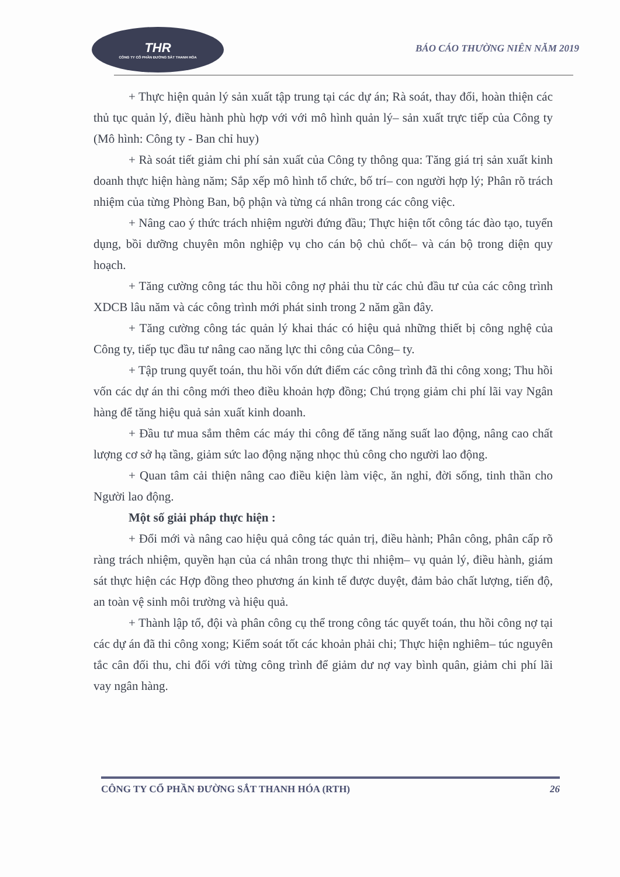THR
CÔNG TY CỔ PHẦN ĐƯỜNG SẮT THANH HÓA
BÁO CÁO THƯỜNG NIÊN NĂM 2019
+ Thực hiện quản lý sản xuất tập trung tại các dự án; Rà soát, thay đổi, hoàn thiện các thủ tục quản lý, điều hành phù hợp với với mô hình quản lý– sản xuất trực tiếp của Công ty (Mô hình: Công ty - Ban chỉ huy)
+ Rà soát tiết giảm chi phí sản xuất của Công ty thông qua: Tăng giá trị sản xuất kinh doanh thực hiện hàng năm; Sắp xếp mô hình tổ chức, bố trí– con người hợp lý; Phân rõ trách nhiệm của từng Phòng Ban, bộ phận và từng cá nhân trong các công việc.
+ Nâng cao ý thức trách nhiệm người đứng đầu; Thực hiện tốt công tác đào tạo, tuyển dụng, bồi dưỡng chuyên môn nghiệp vụ cho cán bộ chủ chốt– và cán bộ trong diện quy hoạch.
+ Tăng cường công tác thu hồi công nợ phải thu từ các chủ đầu tư của các công trình XDCB lâu năm và các công trình mới phát sinh trong 2 năm gần đây.
+ Tăng cường công tác quản lý khai thác có hiệu quả những thiết bị công nghệ của Công ty, tiếp tục đầu tư nâng cao năng lực thi công của Công– ty.
+ Tập trung quyết toán, thu hồi vốn dứt điểm các công trình đã thi công xong; Thu hồi vốn các dự án thi công mới theo điều khoản hợp đồng; Chú trọng giảm chi phí lãi vay Ngân hàng để tăng hiệu quả sản xuất kinh doanh.
+ Đầu tư mua sắm thêm các máy thi công để tăng năng suất lao động, nâng cao chất lượng cơ sở hạ tầng, giảm sức lao động nặng nhọc thủ công cho người lao động.
+ Quan tâm cải thiện nâng cao điều kiện làm việc, ăn nghỉ, đời sống, tinh thần cho Người lao động.
Một số giải pháp thực hiện :
+ Đổi mới và nâng cao hiệu quả công tác quản trị, điều hành; Phân công, phân cấp rõ ràng trách nhiệm, quyền hạn của cá nhân trong thực thi nhiệm– vụ quản lý, điều hành, giám sát thực hiện các Hợp đồng theo phương án kinh tế được duyệt, đảm bảo chất lượng, tiến độ, an toàn vệ sinh môi trường và hiệu quả.
+ Thành lập tổ, đội và phân công cụ thể trong công tác quyết toán, thu hồi công nợ tại các dự án đã thi công xong; Kiểm soát tốt các khoản phải chi; Thực hiện nghiêm– túc nguyên tắc cân đối thu, chi đối với từng công trình để giảm dư nợ vay bình quân, giảm chi phí lãi vay ngân hàng.
CÔNG TY CỔ PHẦN ĐƯỜNG SẮT THANH HÓA (RTH) 26